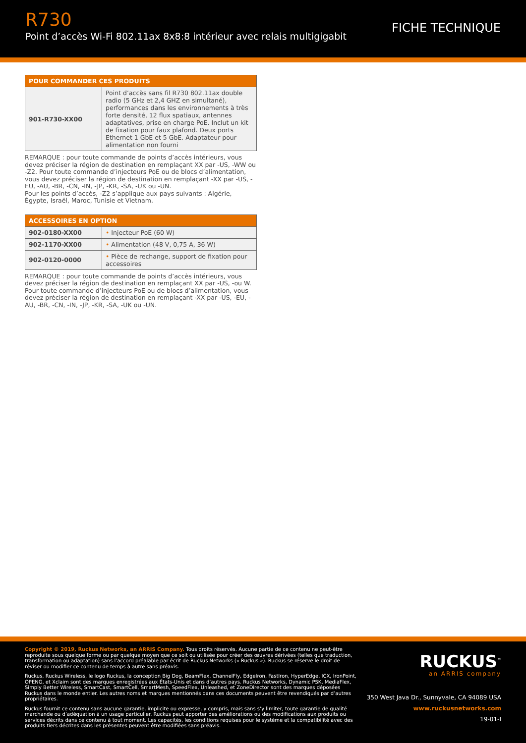R730
Point d’accès Wi-Fi 802.11ax 8x8:8 intérieur avec relais multigigabit
FICHE TECHNIQUE
| POUR COMMANDER CES PRODUITS | |
| --- | --- |
| 901-R730-XX00 | Point d’accès sans fil R730 802.11ax double radio (5 GHz et 2,4 GHZ en simultané), performances dans les environnements à très forte densité, 12 flux spatiaux, antennes adaptatives, prise en charge PoE. Inclut un kit de fixation pour faux plafond. Deux ports Ethernet 1 GbE et 5 GbE. Adaptateur pour alimentation non fourni |
REMARQUE : pour toute commande de points d’accès intérieurs, vous devez préciser la région de destination en remplaçant XX par -US, -WW ou -Z2. Pour toute commande d’injecteurs PoE ou de blocs d’alimentation, vous devez préciser la région de destination en remplaçant -XX par -US, -EU, -AU, -BR, -CN, -IN, -JP, -KR, -SA, -UK ou -UN.
Pour les points d’accès, -Z2 s’applique aux pays suivants : Algérie, Égypte, Israël, Maroc, Tunisie et Vietnam.
| ACCESSOIRES EN OPTION | |
| --- | --- |
| 902-0180-XX00 | • Injecteur PoE (60 W) |
| 902-1170-XX00 | • Alimentation (48 V, 0,75 A, 36 W) |
| 902-0120-0000 | • Pièce de rechange, support de fixation pour accessoires |
REMARQUE : pour toute commande de points d’accès intérieurs, vous devez préciser la région de destination en remplaçant XX par -US, -ou W. Pour toute commande d’injecteurs PoE ou de blocs d’alimentation, vous devez préciser la région de destination en remplaçant -XX par -US, -EU, -AU, -BR, -CN, -IN, -JP, -KR, -SA, -UK ou -UN.
Copyright © 2019, Ruckus Networks, an ARRIS Company. Tous droits réservés. Aucune partie de ce contenu ne peut-être reproduite sous quelque forme ou par quelque moyen que ce soit ou utilisée pour créer des œuvres dérivées (telles que traduction, transformation ou adaptation) sans l’accord préalable par écrit de Ruckus Networks (« Ruckus »). Ruckus se réserve le droit de réviser ou modifier ce contenu de temps à autre sans préavis.
Ruckus, Ruckus Wireless, le logo Ruckus, la conception Big Dog, BeamFlex, ChannelFly, EdgeIron, FastIron, HyperEdge, ICX, IronPoint, OPENG, et Xclaim sont des marques enregistrées aux États-Unis et dans d’autres pays. Ruckus Networks, Dynamic PSK, MediaFlex, Simply Better Wireless, SmartCast, SmartCell, SmartMesh, SpeedFlex, Unleashed, et ZoneDirector sont des marques déposées Ruckus dans le monde entier. Les autres noms et marques mentionnés dans ces documents peuvent être revendiqués par d’autres propriétaires.
Ruckus fournit ce contenu sans aucune garantie, implicite ou expresse, y compris, mais sans s’y limiter, toute garantie de qualité marchande ou d’adéquation à un usage particulier. Ruckus peut apporter des améliorations ou des modifications aux produits ou services décrits dans ce contenu à tout moment. Les capacités, les conditions requises pour le système et la compatibilité avec des produits tiers décrites dans les présentes peuvent être modifiées sans préavis.
RUCKUS<sup>™</sup>
an ARRIS company
350 West Java Dr., Sunnyvale, CA 94089 USA
www.ruckusnetworks.com
19-01-I